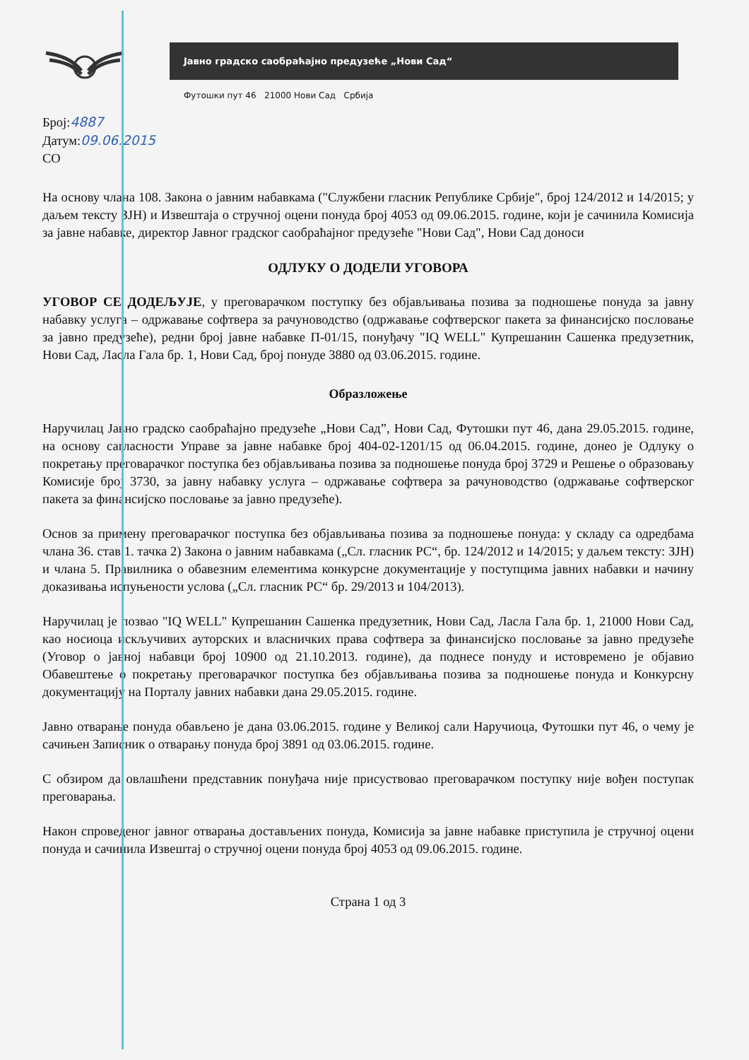Јавно градско саобраћајно предузеће „Нови Сад“
Футошки пут 46 21000 Нови Сад Србија
Број:4887
Датум:09.06.2015
СО
На основу члана 108. Закона о јавним набавкама ("Службени гласник Републике Србије", број 124/2012 и 14/2015; у даљем тексту ЗЈН) и Извештаја о стручној оцени понуда број 4053 од 09.06.2015. године, који је сачинила Комисија за јавне набавке, директор Јавног градског саобраћајног предузеће "Нови Сад", Нови Сад доноси
ОДЛУКУ О ДОДЕЛИ УГОВОРА
УГОВОР СЕ ДОДЕЉУЈЕ, у преговарачком поступку без објављивања позива за подношење понуда за јавну набавку услуга – одржавање софтвера за рачуноводство (одржавање софтверског пакета за финансијско пословање за јавно предузеће), редни број јавне набавке П-01/15, понуђачу "IQ WELL" Купрешанин Сашенка предузетник, Нови Сад, Ласла Гала бр. 1, Нови Сад, број понуде 3880 од 03.06.2015. године.
Образложење
Наручилац Јавно градско саобраћајно предузеће „Нови Сад”, Нови Сад, Футошки пут 46, дана 29.05.2015. године, на основу сагласности Управе за јавне набавке број 404-02-1201/15 од 06.04.2015. године, донео је Одлуку о покретању преговарачког поступка без објављивања позива за подношење понуда број 3729 и Решење о образовању Комисије број 3730, за јавну набавку услуга – одржавање софтвера за рачуноводство (одржавање софтверског пакета за финансијско пословање за јавно предузеће).
Основ за примену преговарачког поступка без објављивања позива за подношење понуда: у складу са одредбама члана 36. став 1. тачка 2) Закона о јавним набавкама („Сл. гласник РС“, бр. 124/2012 и 14/2015; у даљем тексту: ЗЈН) и члана 5. Правилника о обавезним елементима конкурсне документације у поступцима јавних набавки и начину доказивања испуњености услова („Сл. гласник РС“ бр. 29/2013 и 104/2013).
Наручилац је позвао "IQ WELL" Купрешанин Сашенка предузетник, Нови Сад, Ласла Гала бр. 1, 21000 Нови Сад, као носиоца искључивих ауторских и власничких права софтвера за финансијско пословање за јавно предузеће (Уговор о јавној набавци број 10900 од 21.10.2013. године), да поднесе понуду и истовремено је објавио Обавештење о покретању преговарачког поступка без објављивања позива за подношење понуда и Конкурсну документацију на Порталу јавних набавки дана 29.05.2015. године.
Јавно отварање понуда обављено је дана 03.06.2015. године у Великој сали Наручиоца, Футошки пут 46, о чему је сачињен Записник о отварању понуда број 3891 од 03.06.2015. године.
С обзиром да овлашћени представник понуђача није присуствовао преговарачком поступку није вођен поступак преговарања.
Након спроведеног јавног отварања достављених понуда, Комисија за јавне набавке приступила је стручној оцени понуда и сачинила Извештај о стручној оцени понуда број 4053 од 09.06.2015. године.
Страна 1 од 3